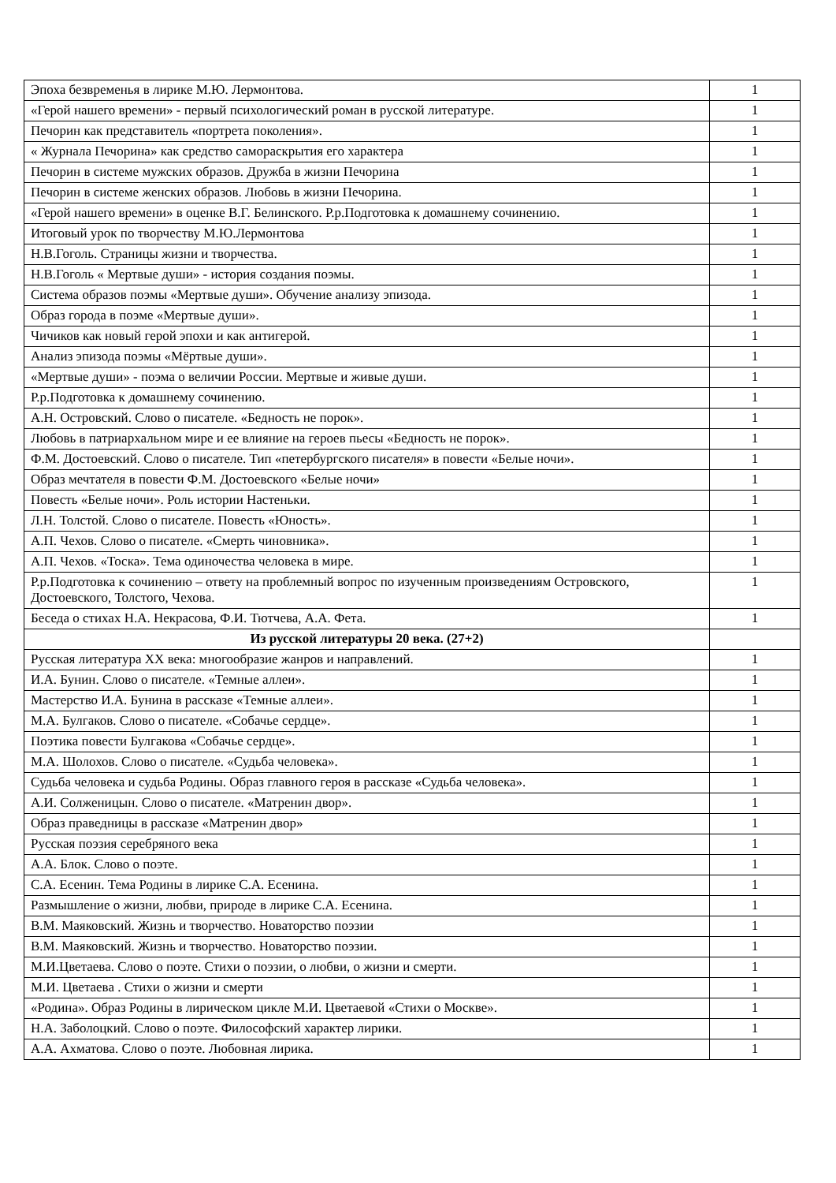| Эпоха безвременья в лирике М.Ю. Лермонтова. | 1 |
| «Герой нашего времени» - первый психологический роман в русской литературе. | 1 |
| Печорин как представитель «портрета поколения». | 1 |
| « Журнала Печорина» как средство самораскрытия его характера | 1 |
| Печорин в системе мужских образов. Дружба в жизни Печорина | 1 |
| Печорин в системе женских образов. Любовь в жизни Печорина. | 1 |
| «Герой нашего времени» в оценке В.Г. Белинского. Р.р.Подготовка к домашнему сочинению. | 1 |
| Итоговый урок по творчеству М.Ю.Лермонтова | 1 |
| Н.В.Гоголь. Страницы жизни и творчества. | 1 |
| Н.В.Гоголь « Мертвые души» - история создания поэмы. | 1 |
| Система образов поэмы «Мертвые души». Обучение анализу эпизода. | 1 |
| Образ города в поэме «Мертвые души». | 1 |
| Чичиков как новый герой эпохи и как антигерой. | 1 |
| Анализ эпизода поэмы «Мёртвые души». | 1 |
| «Мертвые души» - поэма о величии России. Мертвые и живые души. | 1 |
| Р.р.Подготовка к домашнему сочинению. | 1 |
| А.Н. Островский. Слово о писателе. «Бедность не порок». | 1 |
| Любовь в патриархальном мире и ее влияние на героев пьесы «Бедность не порок». | 1 |
| Ф.М. Достоевский. Слово о писателе. Тип «петербургского писателя» в повести «Белые ночи». | 1 |
| Образ мечтателя в повести Ф.М. Достоевского «Белые ночи» | 1 |
| Повесть «Белые ночи». Роль истории Настеньки. | 1 |
| Л.Н. Толстой. Слово о писателе. Повесть «Юность». | 1 |
| А.П. Чехов. Слово о писателе. «Смерть чиновника». | 1 |
| А.П. Чехов. «Тоска». Тема одиночества человека в мире. | 1 |
| Р.р.Подготовка к сочинению – ответу на проблемный вопрос по изученным произведениям Островского, Достоевского, Толстого, Чехова. | 1 |
| Беседа о стихах Н.А. Некрасова, Ф.И. Тютчева, А.А. Фета. | 1 |
| Из русской литературы 20 века. (27+2) | |
| Русская литература XX века: многообразие жанров и направлений. | 1 |
| И.А. Бунин. Слово о писателе. «Темные аллеи». | 1 |
| Мастерство И.А. Бунина в рассказе «Темные аллеи». | 1 |
| М.А. Булгаков. Слово о писателе. «Собачье сердце». | 1 |
| Поэтика повести Булгакова «Собачье сердце». | 1 |
| М.А. Шолохов. Слово о писателе. «Судьба человека». | 1 |
| Судьба человека и судьба Родины. Образ главного героя в рассказе «Судьба человека». | 1 |
| А.И. Солженицын. Слово о писателе. «Матренин двор». | 1 |
| Образ праведницы в рассказе «Матренин двор» | 1 |
| Русская поэзия серебряного века | 1 |
| А.А. Блок. Слово о поэте. | 1 |
| С.А. Есенин. Тема Родины в лирике С.А. Есенина. | 1 |
| Размышление о жизни, любви, природе в лирике С.А. Есенина. | 1 |
| В.М. Маяковский. Жизнь и творчество. Новаторство поэзии | 1 |
| В.М. Маяковский. Жизнь и творчество. Новаторство поэзии. | 1 |
| М.И.Цветаева. Слово о поэте. Стихи о поэзии, о любви, о жизни и смерти. | 1 |
| М.И. Цветаева . Стихи о жизни и смерти | 1 |
| «Родина». Образ Родины в лирическом цикле М.И. Цветаевой «Стихи о Москве». | 1 |
| Н.А. Заболоцкий. Слово о поэте. Философский характер лирики. | 1 |
| А.А. Ахматова. Слово о поэте. Любовная лирика. | 1 |